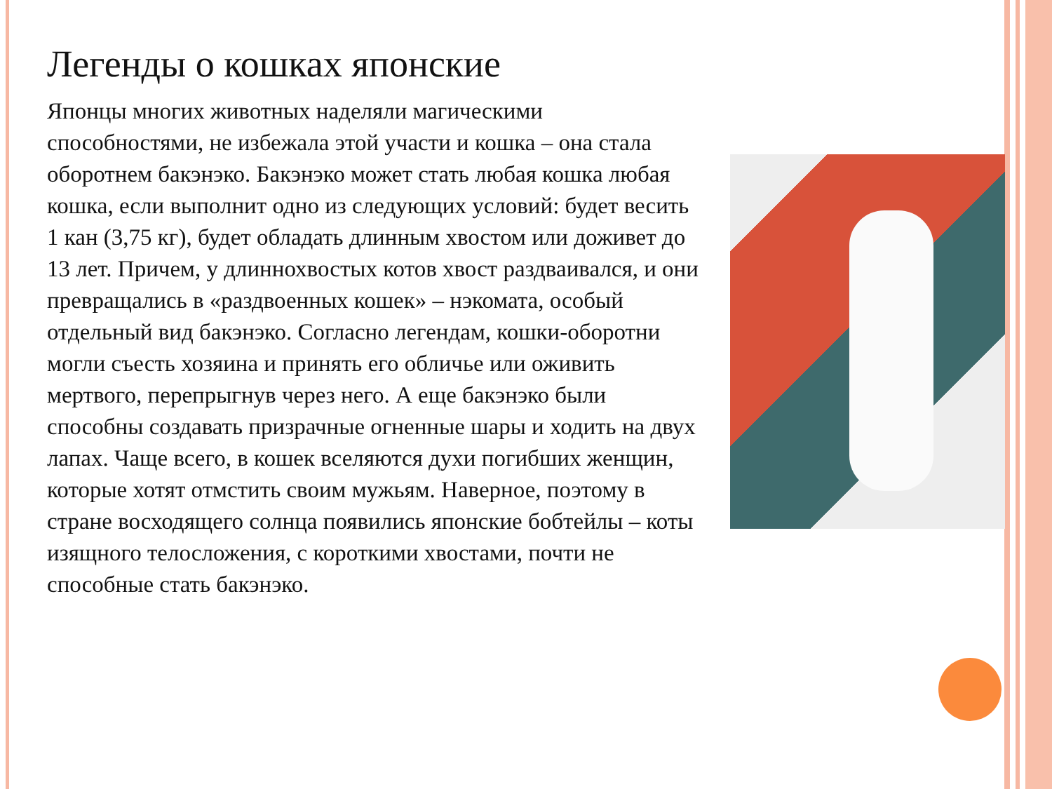Легенды о кошках японские
Японцы многих животных наделяли магическими способностями, не избежала этой участи и кошка – она стала оборотнем бакэнэко. Бакэнэко может стать любая кошка любая кошка, если выполнит одно из следующих условий: будет весить 1 кан (3,75 кг), будет обладать длинным хвостом или доживет до 13 лет. Причем, у длиннохвостых котов хвост раздваивался, и они превращались в «раздвоенных кошек» – нэкомата, особый отдельный вид бакэнэко. Согласно легендам, кошки-оборотни могли съесть хозяина и принять его обличье или оживить мертвого, перепрыгнув через него. А еще бакэнэко были способны создавать призрачные огненные шары и ходить на двух лапах. Чаще всего, в кошек вселяются духи погибших женщин, которые хотят отмстить своим мужьям. Наверное, поэтому в стране восходящего солнца появились японские бобтейлы – коты изящного телосложения, с короткими хвостами, почти не способные стать бакэнэко.